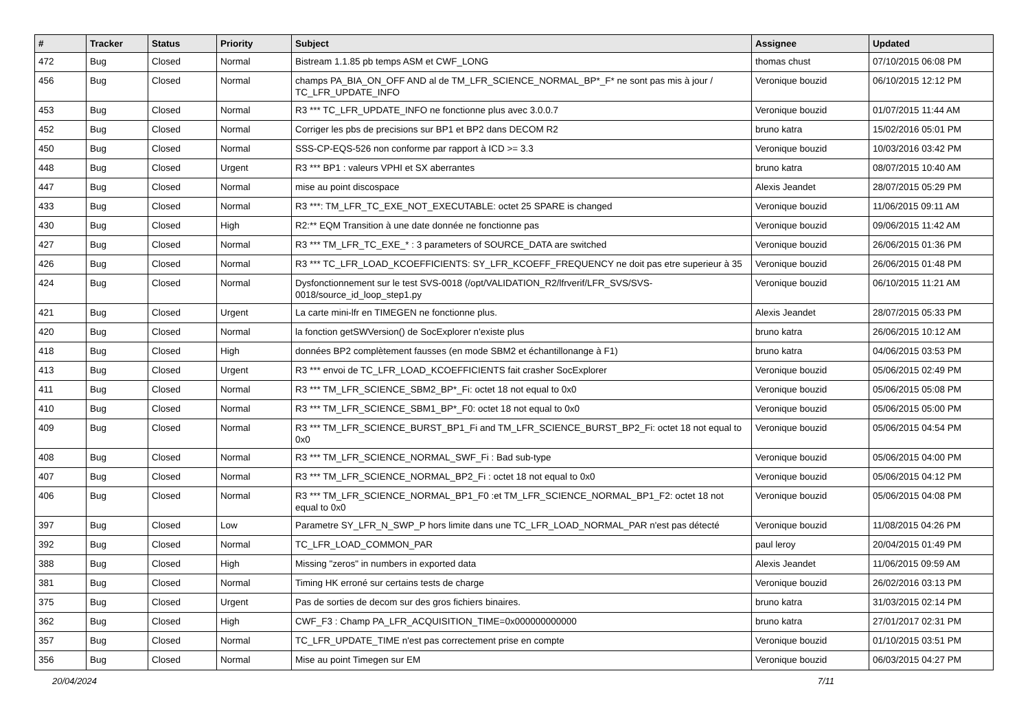| # | Tracker | Status | Priority | Subject | Assignee | Updated |
| --- | --- | --- | --- | --- | --- | --- |
| 472 | Bug | Closed | Normal | Bistream 1.1.85 pb temps ASM et CWF_LONG | thomas chust | 07/10/2015 06:08 PM |
| 456 | Bug | Closed | Normal | champs PA_BIA_ON_OFF AND al de TM_LFR_SCIENCE_NORMAL_BP*_F* ne sont pas mis à jour / TC_LFR_UPDATE_INFO | Veronique bouzid | 06/10/2015 12:12 PM |
| 453 | Bug | Closed | Normal | R3 *** TC_LFR_UPDATE_INFO ne fonctionne plus avec 3.0.0.7 | Veronique bouzid | 01/07/2015 11:44 AM |
| 452 | Bug | Closed | Normal | Corriger les pbs de precisions sur BP1 et BP2 dans DECOM R2 | bruno katra | 15/02/2016 05:01 PM |
| 450 | Bug | Closed | Normal | SSS-CP-EQS-526 non conforme par rapport à ICD >= 3.3 | Veronique bouzid | 10/03/2016 03:42 PM |
| 448 | Bug | Closed | Urgent | R3 *** BP1 : valeurs VPHI et SX aberrantes | bruno katra | 08/07/2015 10:40 AM |
| 447 | Bug | Closed | Normal | mise au point discospace | Alexis Jeandet | 28/07/2015 05:29 PM |
| 433 | Bug | Closed | Normal | R3 ***: TM_LFR_TC_EXE_NOT_EXECUTABLE: octet 25 SPARE is changed | Veronique bouzid | 11/06/2015 09:11 AM |
| 430 | Bug | Closed | High | R2:** EQM Transition à une date donnée ne fonctionne pas | Veronique bouzid | 09/06/2015 11:42 AM |
| 427 | Bug | Closed | Normal | R3 *** TM_LFR_TC_EXE_* : 3 parameters of SOURCE_DATA are switched | Veronique bouzid | 26/06/2015 01:36 PM |
| 426 | Bug | Closed | Normal | R3 *** TC_LFR_LOAD_KCOEFFICIENTS: SY_LFR_KCOEFF_FREQUENCY ne doit pas etre superieur à 35 | Veronique bouzid | 26/06/2015 01:48 PM |
| 424 | Bug | Closed | Normal | Dysfonctionnement sur le test SVS-0018 (/opt/VALIDATION_R2/lfrverif/LFR_SVS/SVS-0018/source_id_loop_step1.py | Veronique bouzid | 06/10/2015 11:21 AM |
| 421 | Bug | Closed | Urgent | La carte mini-lfr en TIMEGEN ne fonctionne plus. | Alexis Jeandet | 28/07/2015 05:33 PM |
| 420 | Bug | Closed | Normal | la fonction getSWVersion() de SocExplorer n'existe plus | bruno katra | 26/06/2015 10:12 AM |
| 418 | Bug | Closed | High | données BP2 complètement fausses (en mode SBM2 et échantillonange à F1) | bruno katra | 04/06/2015 03:53 PM |
| 413 | Bug | Closed | Urgent | R3 *** envoi de TC_LFR_LOAD_KCOEFFICIENTS fait crasher SocExplorer | Veronique bouzid | 05/06/2015 02:49 PM |
| 411 | Bug | Closed | Normal | R3 *** TM_LFR_SCIENCE_SBM2_BP*_Fi: octet 18 not equal to 0x0 | Veronique bouzid | 05/06/2015 05:08 PM |
| 410 | Bug | Closed | Normal | R3 *** TM_LFR_SCIENCE_SBM1_BP*_F0: octet 18 not equal to 0x0 | Veronique bouzid | 05/06/2015 05:00 PM |
| 409 | Bug | Closed | Normal | R3 *** TM_LFR_SCIENCE_BURST_BP1_Fi and TM_LFR_SCIENCE_BURST_BP2_Fi: octet 18 not equal to 0x0 | Veronique bouzid | 05/06/2015 04:54 PM |
| 408 | Bug | Closed | Normal | R3 *** TM_LFR_SCIENCE_NORMAL_SWF_Fi : Bad sub-type | Veronique bouzid | 05/06/2015 04:00 PM |
| 407 | Bug | Closed | Normal | R3 *** TM_LFR_SCIENCE_NORMAL_BP2_Fi : octet 18 not equal to 0x0 | Veronique bouzid | 05/06/2015 04:12 PM |
| 406 | Bug | Closed | Normal | R3 *** TM_LFR_SCIENCE_NORMAL_BP1_F0 :et TM_LFR_SCIENCE_NORMAL_BP1_F2: octet 18 not equal to 0x0 | Veronique bouzid | 05/06/2015 04:08 PM |
| 397 | Bug | Closed | Low | Parametre SY_LFR_N_SWP_P hors limite dans une TC_LFR_LOAD_NORMAL_PAR n'est pas détecté | Veronique bouzid | 11/08/2015 04:26 PM |
| 392 | Bug | Closed | Normal | TC_LFR_LOAD_COMMON_PAR | paul leroy | 20/04/2015 01:49 PM |
| 388 | Bug | Closed | High | Missing "zeros" in numbers in exported data | Alexis Jeandet | 11/06/2015 09:59 AM |
| 381 | Bug | Closed | Normal | Timing HK erroné sur certains tests de charge | Veronique bouzid | 26/02/2016 03:13 PM |
| 375 | Bug | Closed | Urgent | Pas de sorties de decom sur des gros fichiers binaires. | bruno katra | 31/03/2015 02:14 PM |
| 362 | Bug | Closed | High | CWF_F3 : Champ PA_LFR_ACQUISITION_TIME=0x000000000000 | bruno katra | 27/01/2017 02:31 PM |
| 357 | Bug | Closed | Normal | TC_LFR_UPDATE_TIME n'est pas correctement prise en compte | Veronique bouzid | 01/10/2015 03:51 PM |
| 356 | Bug | Closed | Normal | Mise au point Timegen sur EM | Veronique bouzid | 06/03/2015 04:27 PM |
20/04/2024 7/11